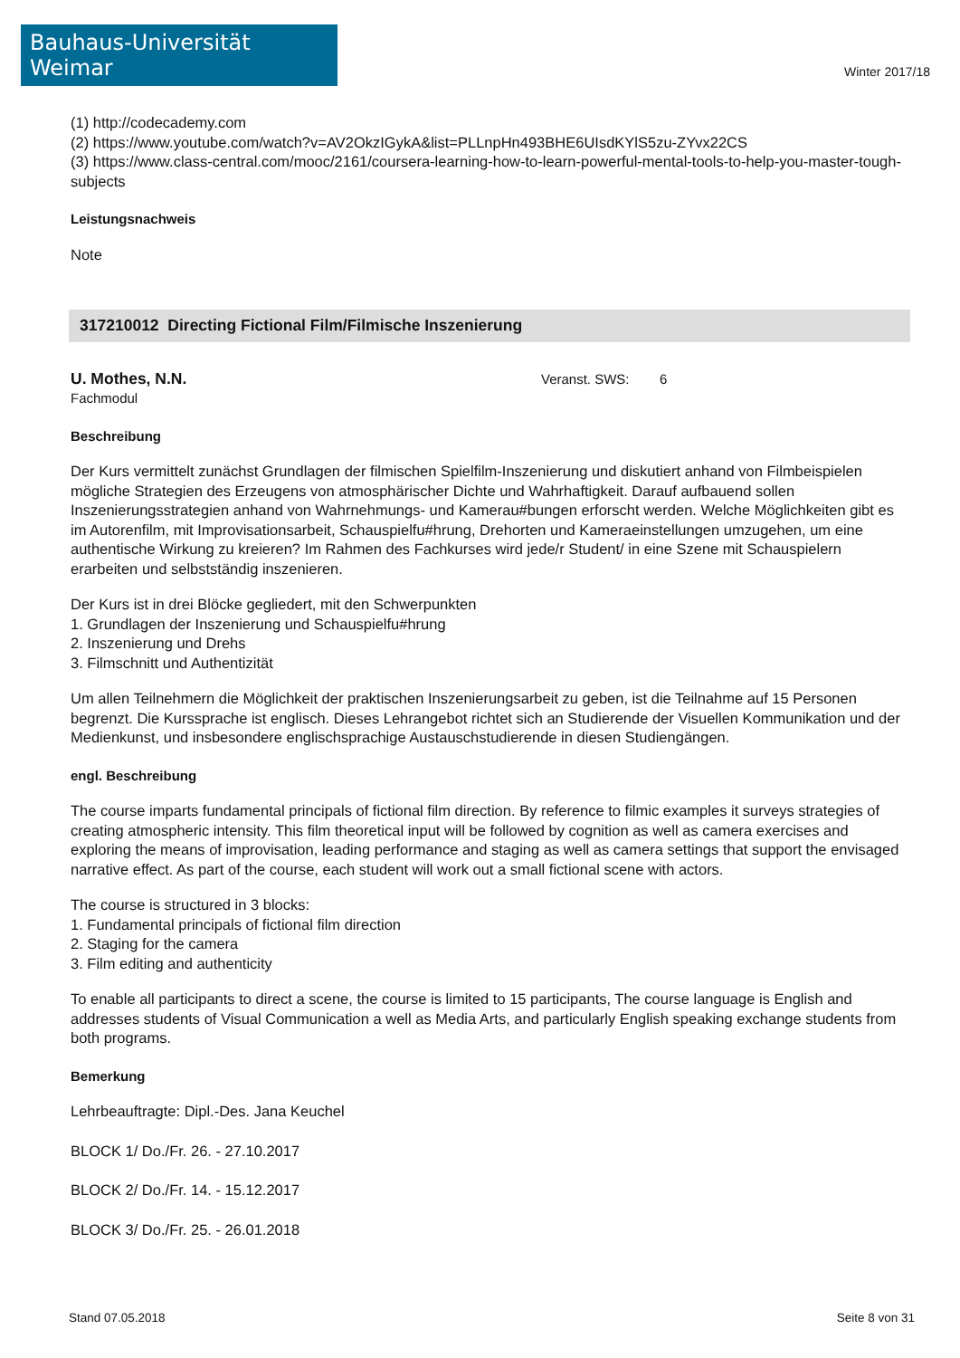Bauhaus-Universität Weimar
Winter 2017/18
(1) http://codecademy.com
(2) https://www.youtube.com/watch?v=AV2OkzIGykA&list=PLLnpHn493BHE6UIsdKYlS5zu-ZYvx22CS
(3) https://www.class-central.com/mooc/2161/coursera-learning-how-to-learn-powerful-mental-tools-to-help-you-master-tough-subjects
Leistungsnachweis
Note
317210012 Directing Fictional Film/Filmische Inszenierung
U. Mothes, N.N.
Fachmodul
Veranst. SWS: 6
Beschreibung
Der Kurs vermittelt zunächst Grundlagen der filmischen Spielfilm-Inszenierung und diskutiert anhand von Filmbeispielen mögliche Strategien des Erzeugens von atmosphärischer Dichte und Wahrhaftigkeit. Darauf aufbauend sollen Inszenierungsstrategien anhand von Wahrnehmungs- und Kamerau#bungen erforscht werden. Welche Möglichkeiten gibt es im Autorenfilm, mit Improvisationsarbeit, Schauspielfu#hrung, Drehorten und Kameraeinstellungen umzugehen, um eine authentische Wirkung zu kreieren? Im Rahmen des Fachkurses wird jede/r Student/ in eine Szene mit Schauspielern erarbeiten und selbstständig inszenieren.
Der Kurs ist in drei Blöcke gegliedert, mit den Schwerpunkten
1. Grundlagen der Inszenierung und Schauspielfu#hrung
2. Inszenierung und Drehs
3. Filmschnitt und Authentizität
Um allen Teilnehmern die Möglichkeit der praktischen Inszenierungsarbeit zu geben, ist die Teilnahme auf 15 Personen begrenzt. Die Kurssprache ist englisch. Dieses Lehrangebot richtet sich an Studierende der Visuellen Kommunikation und der Medienkunst, und insbesondere englischsprachige Austauschstudierende in diesen Studiengängen.
engl. Beschreibung
The course imparts fundamental principals of fictional film direction. By reference to filmic examples it surveys strategies of creating atmospheric intensity. This film theoretical input will be followed by cognition as well as camera exercises and exploring the means of improvisation, leading performance and staging as well as camera settings that support the envisaged narrative effect. As part of the course, each student will work out a small fictional scene with actors.
The course is structured in 3 blocks:
1. Fundamental principals of fictional film direction
2. Staging for the camera
3. Film editing and authenticity
To enable all participants to direct a scene, the course is limited to 15 participants, The course language is English and addresses students of Visual Communication a well as Media Arts, and particularly English speaking exchange students from both programs.
Bemerkung
Lehrbeauftragte: Dipl.-Des. Jana Keuchel
BLOCK 1/ Do./Fr. 26. - 27.10.2017
BLOCK 2/ Do./Fr. 14. - 15.12.2017
BLOCK 3/ Do./Fr. 25. - 26.01.2018
Stand 07.05.2018 Seite 8 von 31